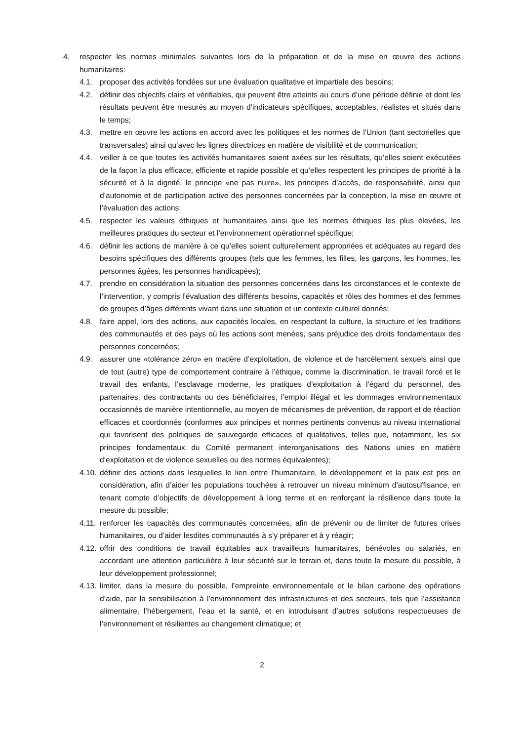4. respecter les normes minimales suivantes lors de la préparation et de la mise en œuvre des actions humanitaires:
4.1. proposer des activités fondées sur une évaluation qualitative et impartiale des besoins;
4.2. définir des objectifs clairs et vérifiables, qui peuvent être atteints au cours d’une période définie et dont les résultats peuvent être mesurés au moyen d’indicateurs spécifiques, acceptables, réalistes et situés dans le temps;
4.3. mettre en œuvre les actions en accord avec les politiques et les normes de l’Union (tant sectorielles que transversales) ainsi qu’avec les lignes directrices en matière de visibilité et de communication;
4.4. veiller à ce que toutes les activités humanitaires soient axées sur les résultats, qu’elles soient exécutées de la façon la plus efficace, efficiente et rapide possible et qu’elles respectent les principes de priorité à la sécurité et à la dignité, le principe «ne pas nuire», les principes d’accès, de responsabilité, ainsi que d’autonomie et de participation active des personnes concernées par la conception, la mise en œuvre et l’évaluation des actions;
4.5. respecter les valeurs éthiques et humanitaires ainsi que les normes éthiques les plus élevées, les meilleures pratiques du secteur et l’environnement opérationnel spécifique;
4.6. définir les actions de manière à ce qu’elles soient culturellement appropriées et adéquates au regard des besoins spécifiques des différents groupes (tels que les femmes, les filles, les garçons, les hommes, les personnes âgées, les personnes handicapées);
4.7. prendre en considération la situation des personnes concernées dans les circonstances et le contexte de l’intervention, y compris l’évaluation des différents besoins, capacités et rôles des hommes et des femmes de groupes d’âges différents vivant dans une situation et un contexte culturel donnés;
4.8. faire appel, lors des actions, aux capacités locales, en respectant la culture, la structure et les traditions des communautés et des pays où les actions sont menées, sans préjudice des droits fondamentaux des personnes concernées;
4.9. assurer une «tolérance zéro» en matière d’exploitation, de violence et de harcèlement sexuels ainsi que de tout (autre) type de comportement contraire à l’éthique, comme la discrimination, le travail forcé et le travail des enfants, l’esclavage moderne, les pratiques d’exploitation à l’égard du personnel, des partenaires, des contractants ou des bénéficiaires, l’emploi illégal et les dommages environnementaux occasionnés de manière intentionnelle, au moyen de mécanismes de prévention, de rapport et de réaction efficaces et coordonnés (conformes aux principes et normes pertinents convenus au niveau international qui favorisent des politiques de sauvegarde efficaces et qualitatives, telles que, notamment, les six principes fondamentaux du Comité permanent interorganisations des Nations unies en matière d’exploitation et de violence sexuelles ou des normes équivalentes);
4.10.
définir des actions dans lesquelles le lien entre l’humanitaire, le développement et la paix est pris en considération, afin d’aider les populations touchées à retrouver un niveau minimum d’autosuffisance, en tenant compte d’objectifs de développement à long terme et en renforçant la résilience dans toute la mesure du possible;
4.11.
renforcer les capacités des communautés concernées, afin de prévenir ou de limiter de futures crises humanitaires, ou d’aider lesdites communautés à s’y préparer et à y réagir;
4.12.
offrir des conditions de travail équitables aux travailleurs humanitaires, bénévoles ou salariés, en accordant une attention particulière à leur sécurité sur le terrain et, dans toute la mesure du possible, à leur développement professionnel;
4.13.
limiter, dans la mesure du possible, l’empreinte environnementale et le bilan carbone des opérations d’aide, par la sensibilisation à l’environnement des infrastructures et des secteurs, tels que l’assistance alimentaire, l’hébergement, l’eau et la santé, et en introduisant d’autres solutions respectueuses de l’environnement et résilientes au changement climatique; et
2